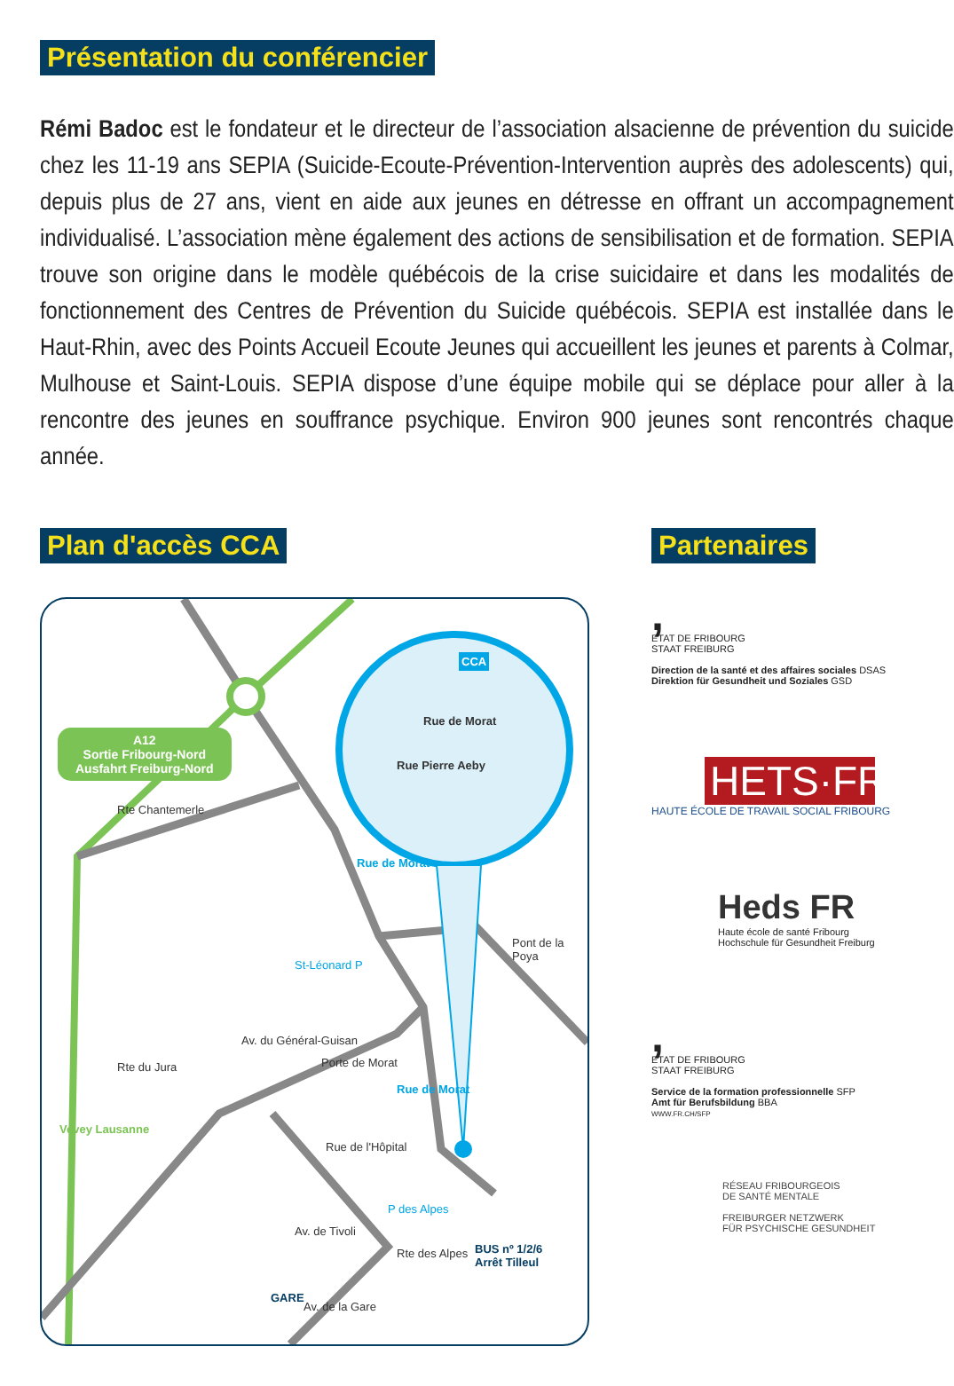Présentation du conférencier
Rémi Badoc est le fondateur et le directeur de l’association alsacienne de prévention du suicide chez les 11-19 ans SEPIA (Suicide-Ecoute-Prévention-Intervention auprès des adolescents) qui, depuis plus de 27 ans, vient en aide aux jeunes en détresse en offrant un accompagnement individualisé. L’association mène également des actions de sensibilisation et de formation. SEPIA trouve son origine dans le modèle québécois de la crise suicidaire et dans les modalités de fonctionnement des Centres de Prévention du Suicide québécois. SEPIA est installée dans le Haut-Rhin, avec des Points Accueil Ecoute Jeunes qui accueillent les jeunes et parents à Colmar, Mulhouse et Saint-Louis. SEPIA dispose d’une équipe mobile qui se déplace pour aller à la rencontre des jeunes en souffrance psychique. Environ 900 jeunes sont rencontrés chaque année.
Plan d'accès CCA
A12
Sortie Fribourg-Nord
Ausfahrt Freiburg-Nord
CCA
Rue de Morat
Rue Pierre Aeby
Rte Chantemerle
Rue de Morat
Pont de la Poya
St-Léonard P
Av. du Général-Guisan
Rte du Jura Porte de Morat
Rue de Morat
Vevey Lausanne
Rue de l'Hôpital
P des Alpes
Av. de Tivoli
Rte des Alpes
BUS nº 1/2/6
Arrêt Tilleul
GARE
Av. de la Gare
Partenaires
,
ETAT DE FRIBOURG
STAAT FREIBURG
Direction de la santé et des affaires sociales DSAS
Direktion für Gesundheit und Soziales GSD
HETS·FR
HAUTE ÉCOLE DE TRAVAIL SOCIAL FRIBOURG
Heds FR
Haute école de santé Fribourg
Hochschule für Gesundheit Freiburg
,
ETAT DE FRIBOURG
STAAT FREIBURG
Service de la formation professionnelle SFP
Amt für Berufsbildung BBA
WWW.FR.CH/SFP
RÉSEAU FRIBOURGEOIS
DE SANTÉ MENTALE
FREIBURGER NETZWERK
FÜR PSYCHISCHE GESUNDHEIT